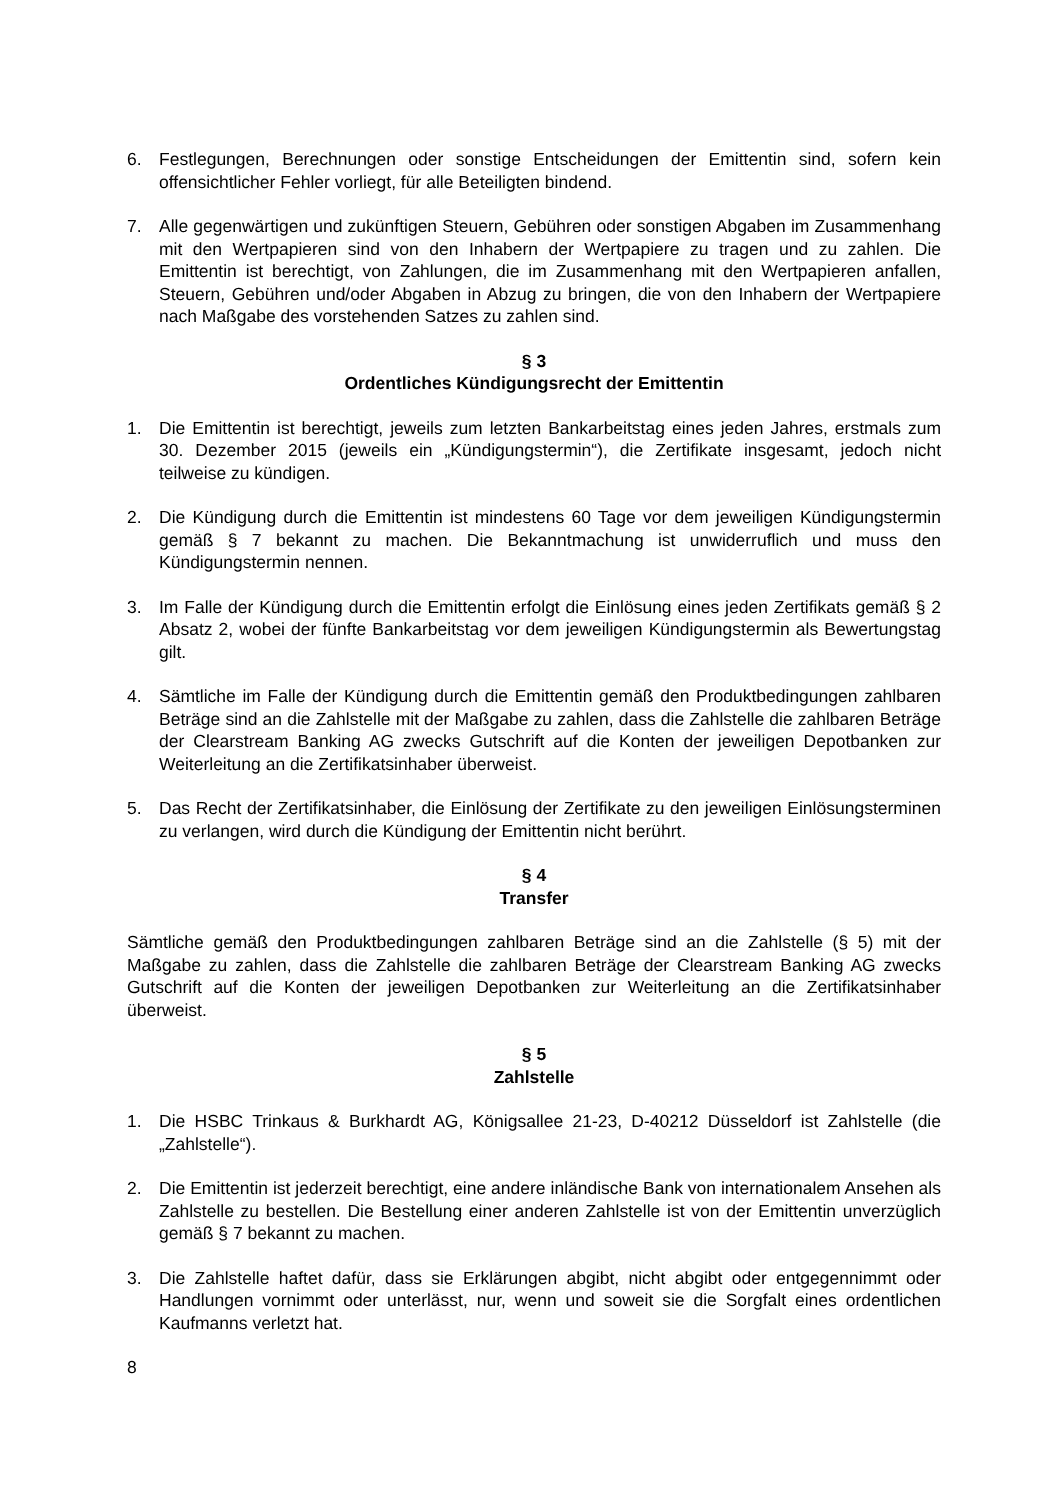6. Festlegungen, Berechnungen oder sonstige Entscheidungen der Emittentin sind, sofern kein offensichtlicher Fehler vorliegt, für alle Beteiligten bindend.
7. Alle gegenwärtigen und zukünftigen Steuern, Gebühren oder sonstigen Abgaben im Zusammenhang mit den Wertpapieren sind von den Inhabern der Wertpapiere zu tragen und zu zahlen. Die Emittentin ist berechtigt, von Zahlungen, die im Zusammenhang mit den Wertpapieren anfallen, Steuern, Gebühren und/oder Abgaben in Abzug zu bringen, die von den Inhabern der Wertpapiere nach Maßgabe des vorstehenden Satzes zu zahlen sind.
§ 3
Ordentliches Kündigungsrecht der Emittentin
1. Die Emittentin ist berechtigt, jeweils zum letzten Bankarbeitstag eines jeden Jahres, erstmals zum 30. Dezember 2015 (jeweils ein „Kündigungstermin“), die Zertifikate insgesamt, jedoch nicht teilweise zu kündigen.
2. Die Kündigung durch die Emittentin ist mindestens 60 Tage vor dem jeweiligen Kündigungstermin gemäß § 7 bekannt zu machen. Die Bekanntmachung ist unwiderruflich und muss den Kündigungstermin nennen.
3. Im Falle der Kündigung durch die Emittentin erfolgt die Einlösung eines jeden Zertifikats gemäß § 2 Absatz 2, wobei der fünfte Bankarbeitstag vor dem jeweiligen Kündigungstermin als Bewertungstag gilt.
4. Sämtliche im Falle der Kündigung durch die Emittentin gemäß den Produktbedingungen zahlbaren Beträge sind an die Zahlstelle mit der Maßgabe zu zahlen, dass die Zahlstelle die zahlbaren Beträge der Clearstream Banking AG zwecks Gutschrift auf die Konten der jeweiligen Depotbanken zur Weiterleitung an die Zertifikatsinhaber überweist.
5. Das Recht der Zertifikatsinhaber, die Einlösung der Zertifikate zu den jeweiligen Einlösungsterminen zu verlangen, wird durch die Kündigung der Emittentin nicht berührt.
§ 4
Transfer
Sämtliche gemäß den Produktbedingungen zahlbaren Beträge sind an die Zahlstelle (§ 5) mit der Maßgabe zu zahlen, dass die Zahlstelle die zahlbaren Beträge der Clearstream Banking AG zwecks Gutschrift auf die Konten der jeweiligen Depotbanken zur Weiterleitung an die Zertifikatsinhaber überweist.
§ 5
Zahlstelle
1. Die HSBC Trinkaus & Burkhardt AG, Königsallee 21-23, D-40212 Düsseldorf ist Zahlstelle (die „Zahlstelle“).
2. Die Emittentin ist jederzeit berechtigt, eine andere inländische Bank von internationalem Ansehen als Zahlstelle zu bestellen. Die Bestellung einer anderen Zahlstelle ist von der Emittentin unverzüglich gemäß § 7 bekannt zu machen.
3. Die Zahlstelle haftet dafür, dass sie Erklärungen abgibt, nicht abgibt oder entgegennimmt oder Handlungen vornimmt oder unterlässt, nur, wenn und soweit sie die Sorgfalt eines ordentlichen Kaufmanns verletzt hat.
8